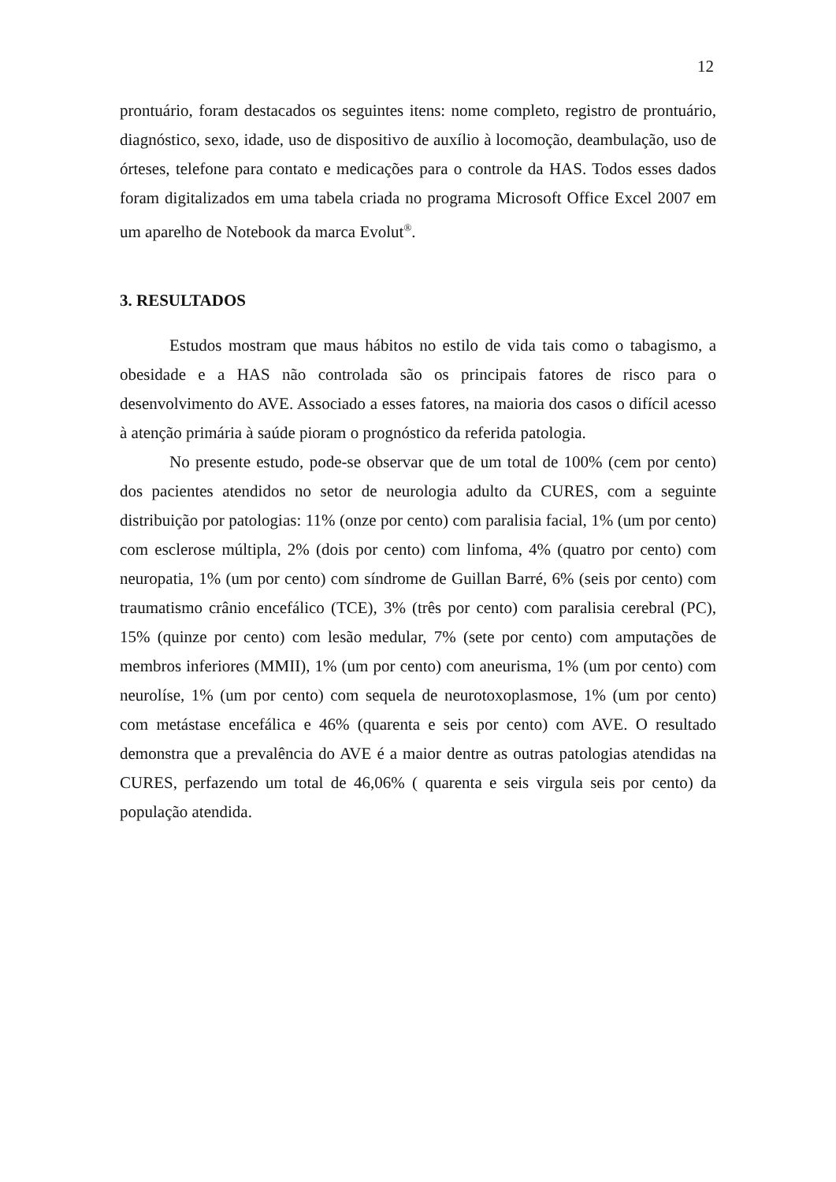12
prontuário, foram destacados os seguintes itens: nome completo, registro de prontuário, diagnóstico, sexo, idade, uso de dispositivo de auxílio à locomoção, deambulação, uso de órteses, telefone para contato e medicações para o controle da HAS. Todos esses dados foram digitalizados em uma tabela criada no programa Microsoft Office Excel 2007 em um aparelho de Notebook da marca Evolut<sup>®</sup>.
3. RESULTADOS
Estudos mostram que maus hábitos no estilo de vida tais como o tabagismo, a obesidade e a HAS não controlada são os principais fatores de risco para o desenvolvimento do AVE. Associado a esses fatores, na maioria dos casos o difícil acesso à atenção primária à saúde pioram o prognóstico da referida patologia.
No presente estudo, pode-se observar que de um total de 100% (cem por cento) dos pacientes atendidos no setor de neurologia adulto da CURES, com a seguinte distribuição por patologias: 11% (onze por cento) com paralisia facial, 1% (um por cento) com esclerose múltipla, 2% (dois por cento) com linfoma, 4% (quatro por cento) com neuropatia, 1% (um por cento) com síndrome de Guillan Barré, 6% (seis por cento) com traumatismo crânio encefálico (TCE), 3% (três por cento) com paralisia cerebral (PC), 15% (quinze por cento) com lesão medular, 7% (sete por cento) com amputações de membros inferiores (MMII), 1% (um por cento) com aneurisma, 1% (um por cento) com neurolíse, 1% (um por cento) com sequela de neurotoxoplasmose, 1% (um por cento) com metástase encefálica e 46% (quarenta e seis por cento) com AVE. O resultado demonstra que a prevalência do AVE é a maior dentre as outras patologias atendidas na CURES, perfazendo um total de 46,06% ( quarenta e seis virgula seis por cento) da população atendida.